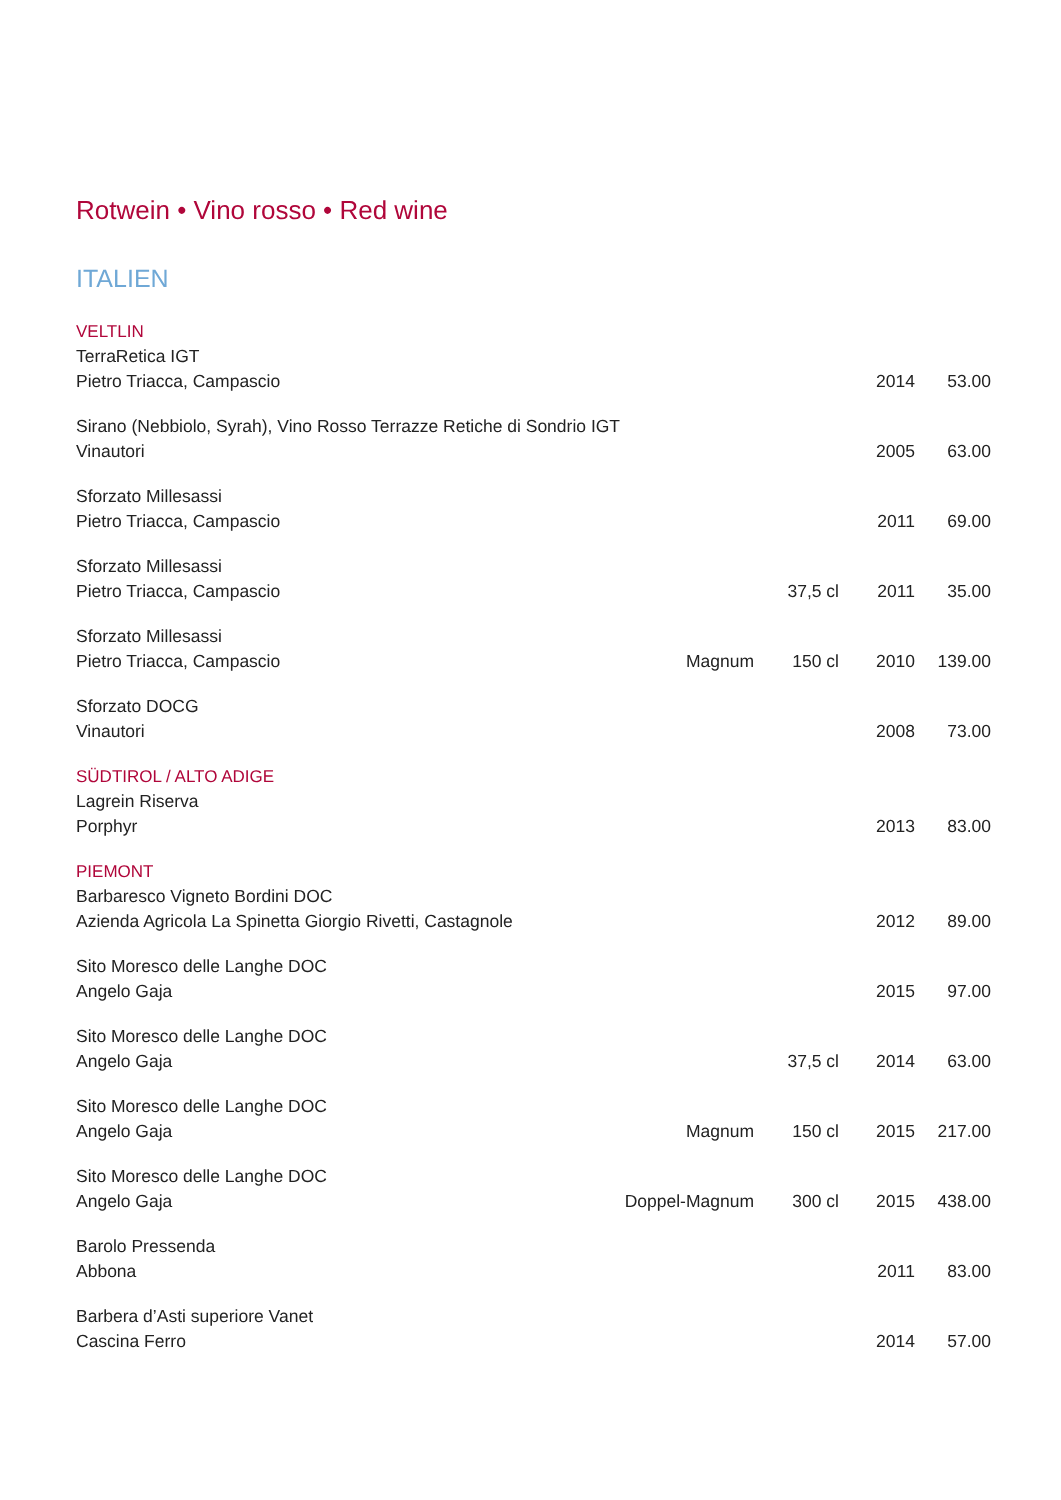Rotwein • Vino rosso • Red wine
ITALIEN
| VELTLIN | | | | |
| TerraRetica IGT | | | | |
| Pietro Triacca, Campascio | | | 2014 | 53.00 |
| Sirano (Nebbiolo, Syrah), Vino Rosso Terrazze Retiche di Sondrio IGT | | | | |
| Vinautori | | | 2005 | 63.00 |
| Sforzato Millesassi | | | | |
| Pietro Triacca, Campascio | | | 2011 | 69.00 |
| Sforzato Millesassi | | | | |
| Pietro Triacca, Campascio | | 37,5 cl | 2011 | 35.00 |
| Sforzato Millesassi | | | | |
| Pietro Triacca, Campascio | Magnum | 150 cl | 2010 | 139.00 |
| Sforzato DOCG | | | | |
| Vinautori | | | 2008 | 73.00 |
| SÜDTIROL / ALTO ADIGE | | | | |
| Lagrein Riserva | | | | |
| Porphyr | | | 2013 | 83.00 |
| PIEMONT | | | | |
| Barbaresco Vigneto Bordini DOC | | | | |
| Azienda Agricola La Spinetta Giorgio Rivetti, Castagnole | | | 2012 | 89.00 |
| Sito Moresco delle Langhe DOC | | | | |
| Angelo Gaja | | | 2015 | 97.00 |
| Sito Moresco delle Langhe DOC | | | | |
| Angelo Gaja | | 37,5 cl | 2014 | 63.00 |
| Sito Moresco delle Langhe DOC | | | | |
| Angelo Gaja | Magnum | 150 cl | 2015 | 217.00 |
| Sito Moresco delle Langhe DOC | | | | |
| Angelo Gaja | Doppel-Magnum | 300 cl | 2015 | 438.00 |
| Barolo Pressenda | | | | |
| Abbona | | | 2011 | 83.00 |
| Barbera d’Asti superiore Vanet | | | | |
| Cascina Ferro | | | 2014 | 57.00 |